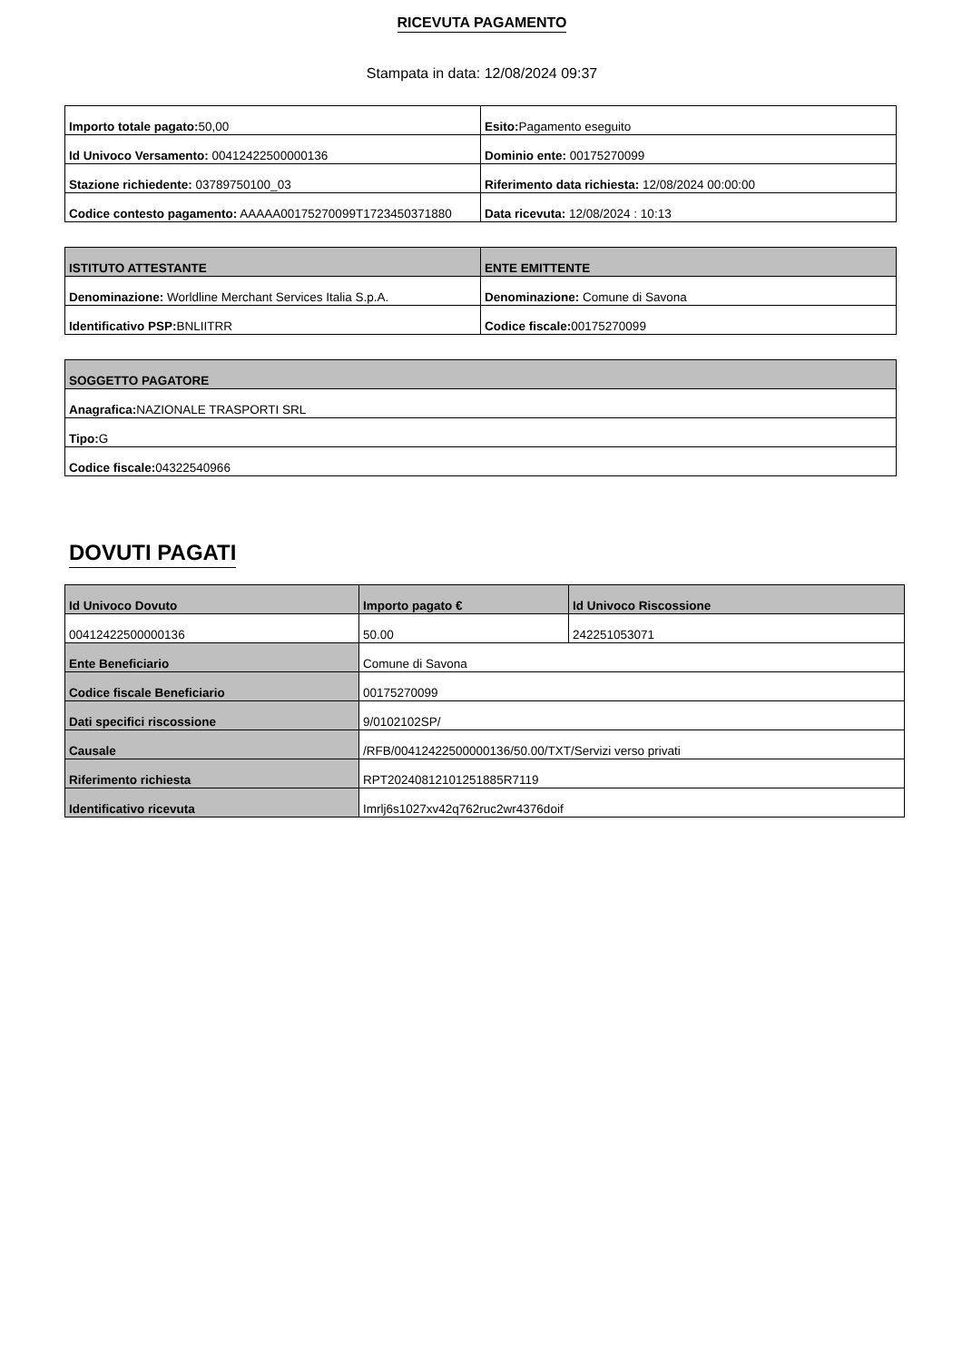RICEVUTA PAGAMENTO
Stampata in data: 12/08/2024 09:37
| Importo totale pagato: 50,00 | Esito: Pagamento eseguito |
| Id Univoco Versamento: 00412422500000136 | Dominio ente: 00175270099 |
| Stazione richiedente: 03789750100_03 | Riferimento data richiesta: 12/08/2024 00:00:00 |
| Codice contesto pagamento: AAAAA00175270099T1723450371880 | Data ricevuta: 12/08/2024 : 10:13 |
| ISTITUTO ATTESTANTE | ENTE EMITTENTE |
| --- | --- |
| Denominazione: Worldline Merchant Services Italia S.p.A. | Denominazione: Comune di Savona |
| Identificativo PSP: BNLIITRR | Codice fiscale: 00175270099 |
| SOGGETTO PAGATORE |
| --- |
| Anagrafica: NAZIONALE TRASPORTI SRL |
| Tipo: G |
| Codice fiscale: 04322540966 |
DOVUTI PAGATI
| Id Univoco Dovuto | Importo pagato € | Id Univoco Riscossione |
| --- | --- | --- |
| 00412422500000136 | 50.00 | 242251053071 |
| Ente Beneficiario | Comune di Savona | |
| Codice fiscale Beneficiario | 00175270099 | |
| Dati specifici riscossione | 9/0102102SP/ | |
| Causale | /RFB/00412422500000136/50.00/TXT/Servizi verso privati | |
| Riferimento richiesta | RPT20240812101251885R7119 | |
| Identificativo ricevuta | Imrlj6s1027xv42q762ruc2wr4376doif | |